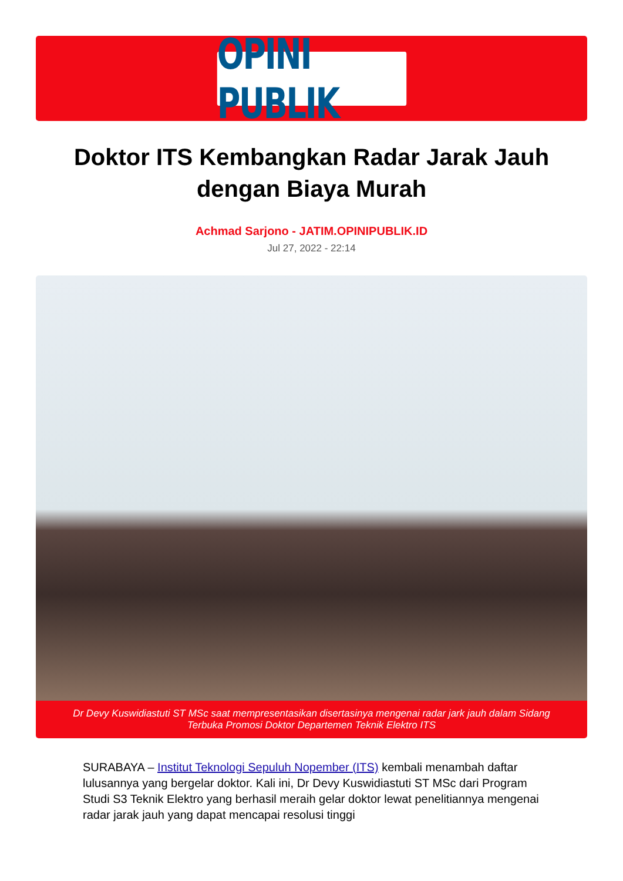OPINI PUBLIK
Doktor ITS Kembangkan Radar Jarak Jauh dengan Biaya Murah
Achmad Sarjono - JATIM.OPINIPUBLIK.ID
Jul 27, 2022 - 22:14
Dr Devy Kuswidiastuti ST MSc saat mempresentasikan disertasinya mengenai radar jark jauh dalam Sidang Terbuka Promosi Doktor Departemen Teknik Elektro ITS
SURABAYA – Institut Teknologi Sepuluh Nopember (ITS) kembali menambah daftar lulusannya yang bergelar doktor. Kali ini, Dr Devy Kuswidiastuti ST MSc dari Program Studi S3 Teknik Elektro yang berhasil meraih gelar doktor lewat penelitiannya mengenai radar jarak jauh yang dapat mencapai resolusi tinggi